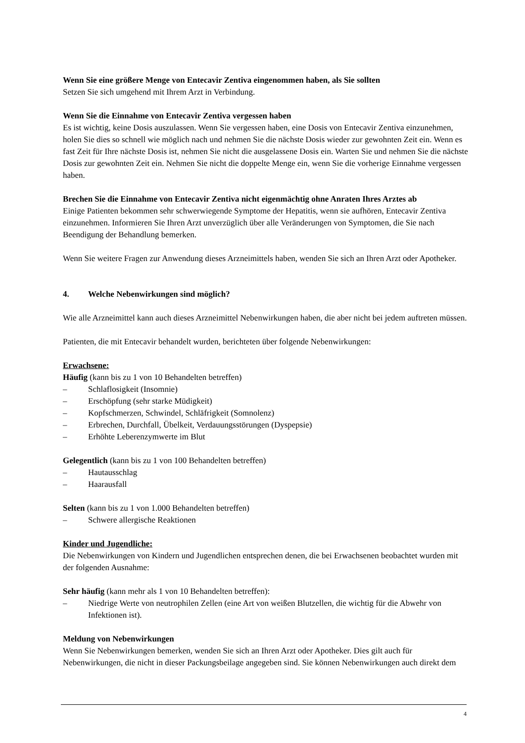Wenn Sie eine größere Menge von Entecavir Zentiva eingenommen haben, als Sie sollten
Setzen Sie sich umgehend mit Ihrem Arzt in Verbindung.
Wenn Sie die Einnahme von Entecavir Zentiva vergessen haben
Es ist wichtig, keine Dosis auszulassen. Wenn Sie vergessen haben, eine Dosis von Entecavir Zentiva einzunehmen, holen Sie dies so schnell wie möglich nach und nehmen Sie die nächste Dosis wieder zur gewohnten Zeit ein. Wenn es fast Zeit für Ihre nächste Dosis ist, nehmen Sie nicht die ausgelassene Dosis ein. Warten Sie und nehmen Sie die nächste Dosis zur gewohnten Zeit ein. Nehmen Sie nicht die doppelte Menge ein, wenn Sie die vorherige Einnahme vergessen haben.
Brechen Sie die Einnahme von Entecavir Zentiva nicht eigenmächtig ohne Anraten Ihres Arztes ab
Einige Patienten bekommen sehr schwerwiegende Symptome der Hepatitis, wenn sie aufhören, Entecavir Zentiva einzunehmen. Informieren Sie Ihren Arzt unverzüglich über alle Veränderungen von Symptomen, die Sie nach Beendigung der Behandlung bemerken.
Wenn Sie weitere Fragen zur Anwendung dieses Arzneimittels haben, wenden Sie sich an Ihren Arzt oder Apotheker.
4. Welche Nebenwirkungen sind möglich?
Wie alle Arzneimittel kann auch dieses Arzneimittel Nebenwirkungen haben, die aber nicht bei jedem auftreten müssen.
Patienten, die mit Entecavir behandelt wurden, berichteten über folgende Nebenwirkungen:
Erwachsene:
Häufig (kann bis zu 1 von 10 Behandelten betreffen)
– Schlaflosigkeit (Insomnie)
– Erschöpfung (sehr starke Müdigkeit)
– Kopfschmerzen, Schwindel, Schläfrigkeit (Somnolenz)
– Erbrechen, Durchfall, Übelkeit, Verdauungsstörungen (Dyspepsie)
– Erhöhte Leberenzymwerte im Blut
Gelegentlich (kann bis zu 1 von 100 Behandelten betreffen)
– Hautausschlag
– Haarausfall
Selten (kann bis zu 1 von 1.000 Behandelten betreffen)
– Schwere allergische Reaktionen
Kinder und Jugendliche:
Die Nebenwirkungen von Kindern und Jugendlichen entsprechen denen, die bei Erwachsenen beobachtet wurden mit der folgenden Ausnahme:
Sehr häufig (kann mehr als 1 von 10 Behandelten betreffen):
– Niedrige Werte von neutrophilen Zellen (eine Art von weißen Blutzellen, die wichtig für die Abwehr von Infektionen ist).
Meldung von Nebenwirkungen
Wenn Sie Nebenwirkungen bemerken, wenden Sie sich an Ihren Arzt oder Apotheker. Dies gilt auch für Nebenwirkungen, die nicht in dieser Packungsbeilage angegeben sind. Sie können Nebenwirkungen auch direkt dem
4